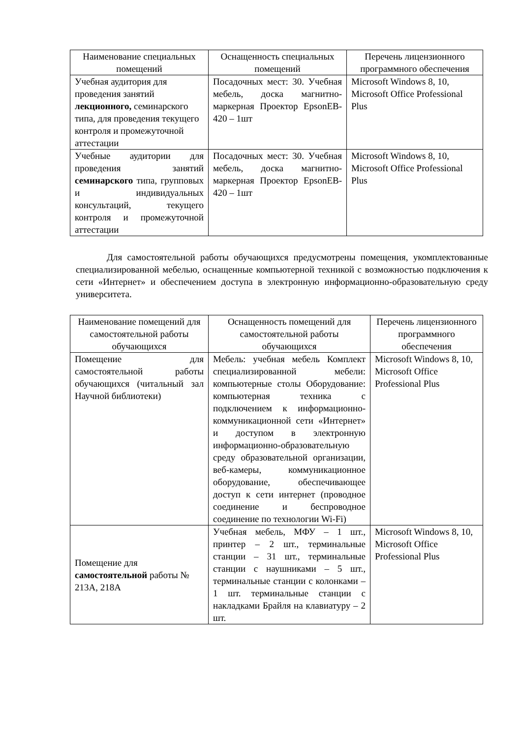| Наименование специальных помещений | Оснащенность специальных помещений | Перечень лицензионного программного обеспечения |
| --- | --- | --- |
| Учебная аудитория для проведения занятий лекционного, семинарского типа, для проведения текущего контроля и промежуточной аттестации | Посадочных мест: 30. Учебная мебель, доска магнитно-маркерная Проектор EpsonEB-420 – 1шт | Microsoft Windows 8, 10, Microsoft Office Professional Plus |
| Учебные аудитории для проведения занятий семинарского типа, групповых и индивидуальных консультаций, текущего контроля и промежуточной аттестации | Посадочных мест: 30. Учебная мебель, доска магнитно-маркерная Проектор EpsonEB-420 – 1шт | Microsoft Windows 8, 10, Microsoft Office Professional Plus |
Для самостоятельной работы обучающихся предусмотрены помещения, укомплектованные специализированной мебелью, оснащенные компьютерной техникой с возможностью подключения к сети «Интернет» и обеспечением доступа в электронную информационно-образовательную среду университета.
| Наименование помещений для самостоятельной работы обучающихся | Оснащенность помещений для самостоятельной работы обучающихся | Перечень лицензионного программного обеспечения |
| --- | --- | --- |
| Помещение для самостоятельной работы обучающихся (читальный зал Научной библиотеки) | Мебель: учебная мебель Комплект специализированной мебели: компьютерные столы Оборудование: компьютерная техника с подключением к информационно-коммуникационной сети «Интернет» и доступом в электронную информационно-образовательную среду образовательной организации, веб-камеры, коммуникационное оборудование, обеспечивающее доступ к сети интернет (проводное соединение и беспроводное соединение по технологии Wi-Fi) | Microsoft Windows 8, 10, Microsoft Office Professional Plus |
| Помещение для самостоятельной работы № 213А, 218А | Учебная мебель, МФУ – 1 шт., принтер – 2 шт., терминальные станции – 31 шт., терминальные станции с наушниками – 5 шт., терминальные станции с колонками – 1 шт. терминальные станции с накладками Брайля на клавиатуру – 2 шт. | Microsoft Windows 8, 10, Microsoft Office Professional Plus |